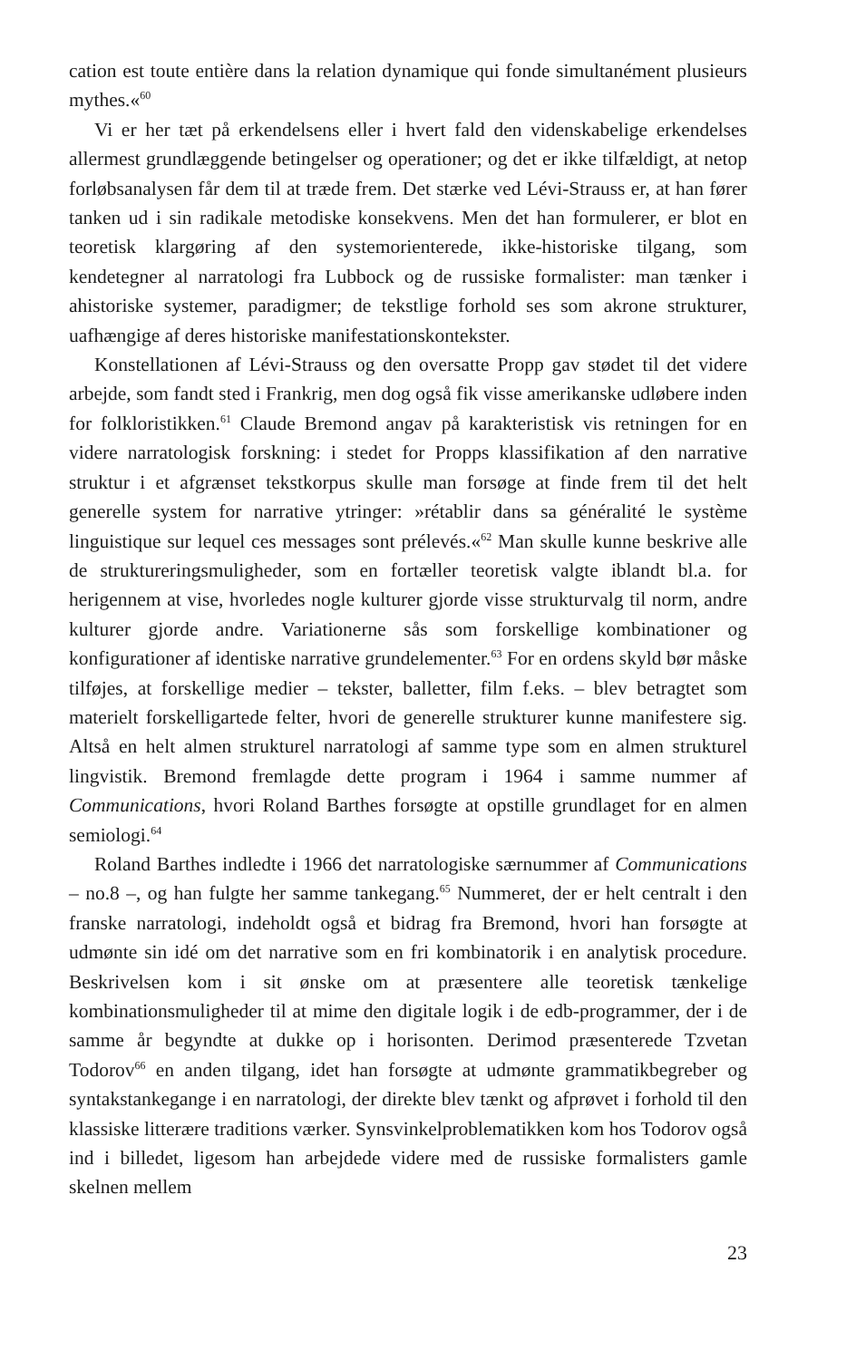cation est toute entière dans la relation dynamique qui fonde simultanément plusieurs mythes.«<sup>60</sup>
Vi er her tæt på erkendelsens eller i hvert fald den videnskabelige erkendelses allermest grundlæggende betingelser og operationer; og det er ikke tilfældigt, at netop forløbsanalysen får dem til at træde frem. Det stærke ved Lévi-Strauss er, at han fører tanken ud i sin radikale metodiske konsekvens. Men det han formulerer, er blot en teoretisk klargøring af den systemorienterede, ikke-historiske tilgang, som kendetegner al narratologi fra Lubbock og de russiske formalister: man tænker i ahistoriske systemer, paradigmer; de tekstlige forhold ses som akrone strukturer, uafhængige af deres historiske manifestationskontekster.
Konstellationen af Lévi-Strauss og den oversatte Propp gav stødet til det videre arbejde, som fandt sted i Frankrig, men dog også fik visse amerikanske udløbere inden for folkloristikken.<sup>61</sup> Claude Bremond angav på karakteristisk vis retningen for en videre narratologisk forskning: i stedet for Propps klassifikation af den narrative struktur i et afgrænset tekstkorpus skulle man forsøge at finde frem til det helt generelle system for narrative ytringer: »rétablir dans sa généralité le système linguistique sur lequel ces messages sont prélevés.«<sup>62</sup> Man skulle kunne beskrive alle de struktureringsmuligheder, som en fortæller teoretisk valgte iblandt bl.a. for herigennem at vise, hvorledes nogle kulturer gjorde visse strukturvalg til norm, andre kulturer gjorde andre. Variationerne sås som forskellige kombinationer og konfigurationer af identiske narrative grundelementer.<sup>63</sup> For en ordens skyld bør måske tilføjes, at forskellige medier – tekster, balletter, film f.eks. – blev betragtet som materielt forskelligartede felter, hvori de generelle strukturer kunne manifestere sig. Altså en helt almen strukturel narratologi af samme type som en almen strukturel lingvistik. Bremond fremlagde dette program i 1964 i samme nummer af Communications, hvori Roland Barthes forsøgte at opstille grundlaget for en almen semiologi.<sup>64</sup>
Roland Barthes indledte i 1966 det narratologiske særnummer af Communications – no.8 –, og han fulgte her samme tankegang.<sup>65</sup> Nummeret, der er helt centralt i den franske narratologi, indeholdt også et bidrag fra Bremond, hvori han forsøgte at udmønte sin idé om det narrative som en fri kombinatorik i en analytisk procedure. Beskrivelsen kom i sit ønske om at præsentere alle teoretisk tænkelige kombinationsmuligheder til at mime den digitale logik i de edb-programmer, der i de samme år begyndte at dukke op i horisonten. Derimod præsenterede Tzvetan Todorov<sup>66</sup> en anden tilgang, idet han forsøgte at udmønte grammatikbegreber og syntakstankegange i en narratologi, der direkte blev tænkt og afprøvet i forhold til den klassiske litterære traditions værker. Synsvinkelproblematikken kom hos Todorov også ind i billedet, ligesom han arbejdede videre med de russiske formalisters gamle skelnen mellem
23